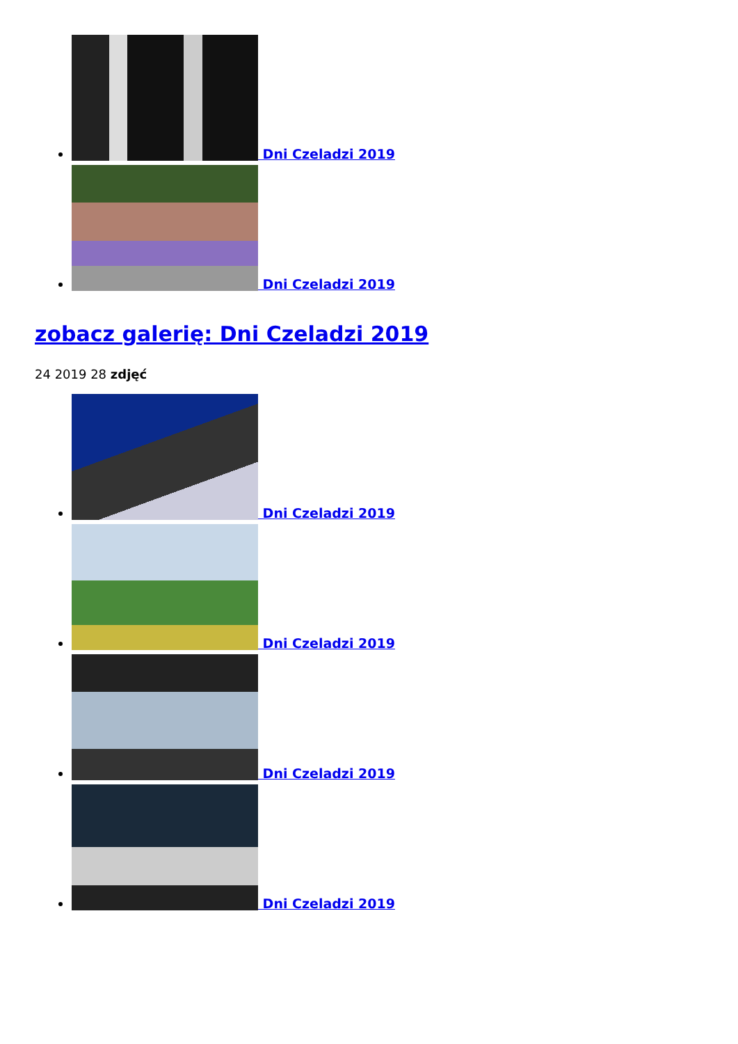Dni Czeladzi 2019
Dni Czeladzi 2019
zobacz galerię: Dni Czeladzi 2019
24 2019 28 zdjęć
Dni Czeladzi 2019
Dni Czeladzi 2019
Dni Czeladzi 2019
Dni Czeladzi 2019